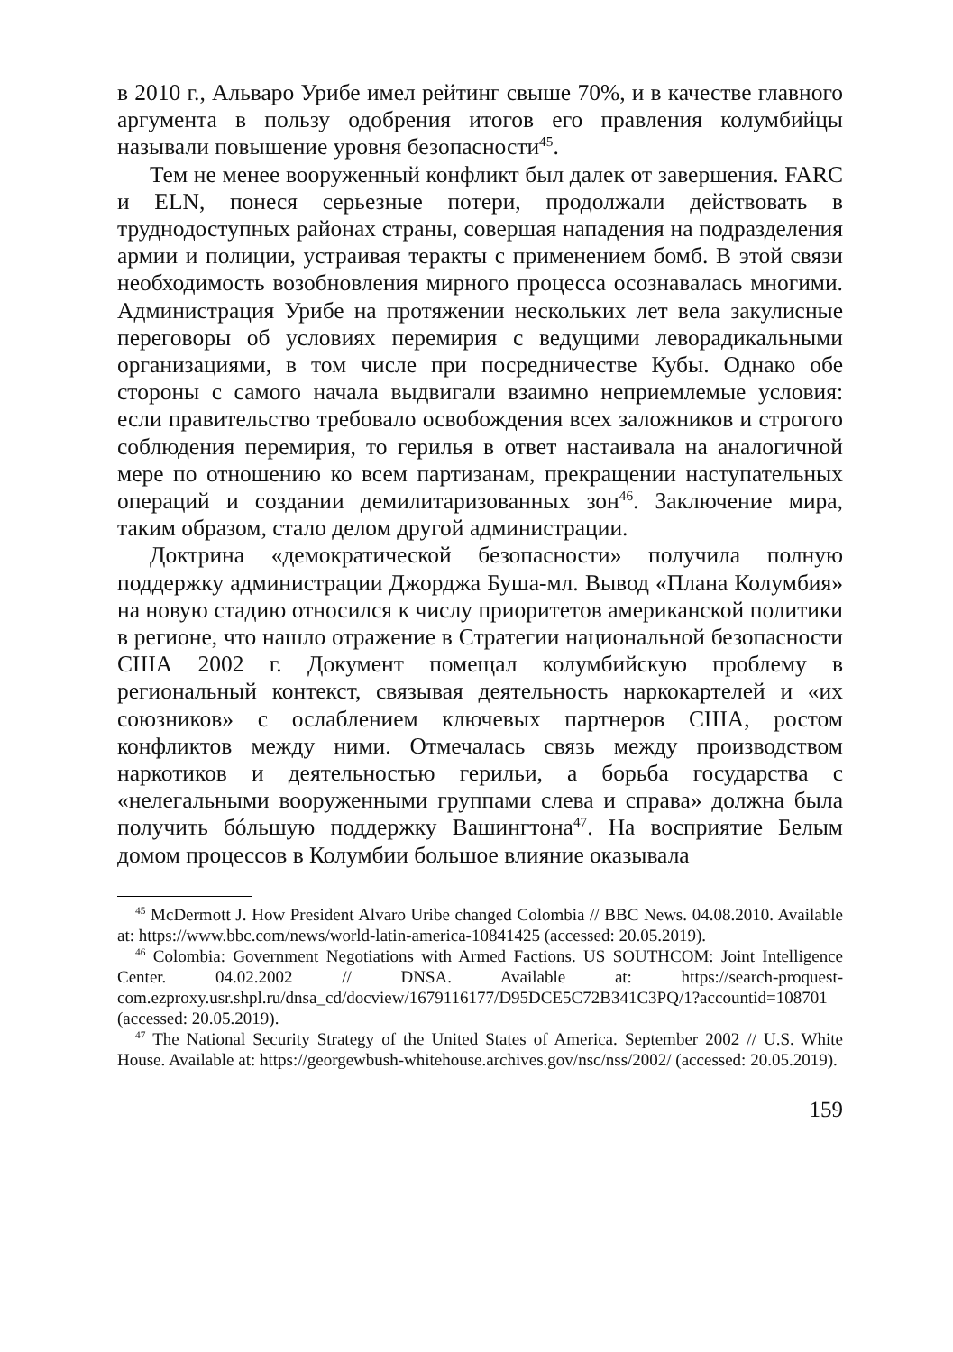в 2010 г., Альваро Урибе имел рейтинг свыше 70%, и в качестве главного аргумента в пользу одобрения итогов его правления колумбийцы называли повышение уровня безопасности<sup>45</sup>.
Тем не менее вооруженный конфликт был далек от завершения. FARC и ELN, понеся серьезные потери, продолжали действовать в труднодоступных районах страны, совершая нападения на подразделения армии и полиции, устраивая теракты с применением бомб. В этой связи необходимость возобновления мирного процесса осознавалась многими. Администрация Урибе на протяжении нескольких лет вела закулисные переговоры об условиях перемирия с ведущими леворадикальными организациями, в том числе при посредничестве Кубы. Однако обе стороны с самого начала выдвигали взаимно неприемлемые условия: если правительство требовало освобождения всех заложников и строгого соблюдения перемирия, то герилья в ответ настаивала на аналогичной мере по отношению ко всем партизанам, прекращении наступательных операций и создании демилитаризованных зон<sup>46</sup>. Заключение мира, таким образом, стало делом другой администрации.
Доктрина «демократической безопасности» получила полную поддержку администрации Джорджа Буша-мл. Вывод «Плана Колумбия» на новую стадию относился к числу приоритетов американской политики в регионе, что нашло отражение в Стратегии национальной безопасности США 2002 г. Документ помещал колумбийскую проблему в региональный контекст, связывая деятельность наркокартелей и «их союзников» с ослаблением ключевых партнеров США, ростом конфликтов между ними. Отмечалась связь между производством наркотиков и деятельностью герильи, а борьба государства с «нелегальными вооруженными группами слева и справа» должна была получить бóльшую поддержку Вашингтона<sup>47</sup>. На восприятие Белым домом процессов в Колумбии большое влияние оказывала
<sup>45</sup> McDermott J. How President Alvaro Uribe changed Colombia // BBC News. 04.08.2010. Available at: https://www.bbc.com/news/world-latin-america-10841425 (accessed: 20.05.2019).
<sup>46</sup> Colombia: Government Negotiations with Armed Factions. US SOUTHCOM: Joint Intelligence Center. 04.02.2002 // DNSA. Available at: https://search-proquest-com.ezproxy.usr.shpl.ru/dnsa_cd/docview/1679116177/D95DCE5C72B341C3PQ/1?accountid=108701 (accessed: 20.05.2019).
<sup>47</sup> The National Security Strategy of the United States of America. September 2002 // U.S. White House. Available at: https://georgewbush-whitehouse.archives.gov/nsc/nss/2002/ (accessed: 20.05.2019).
159